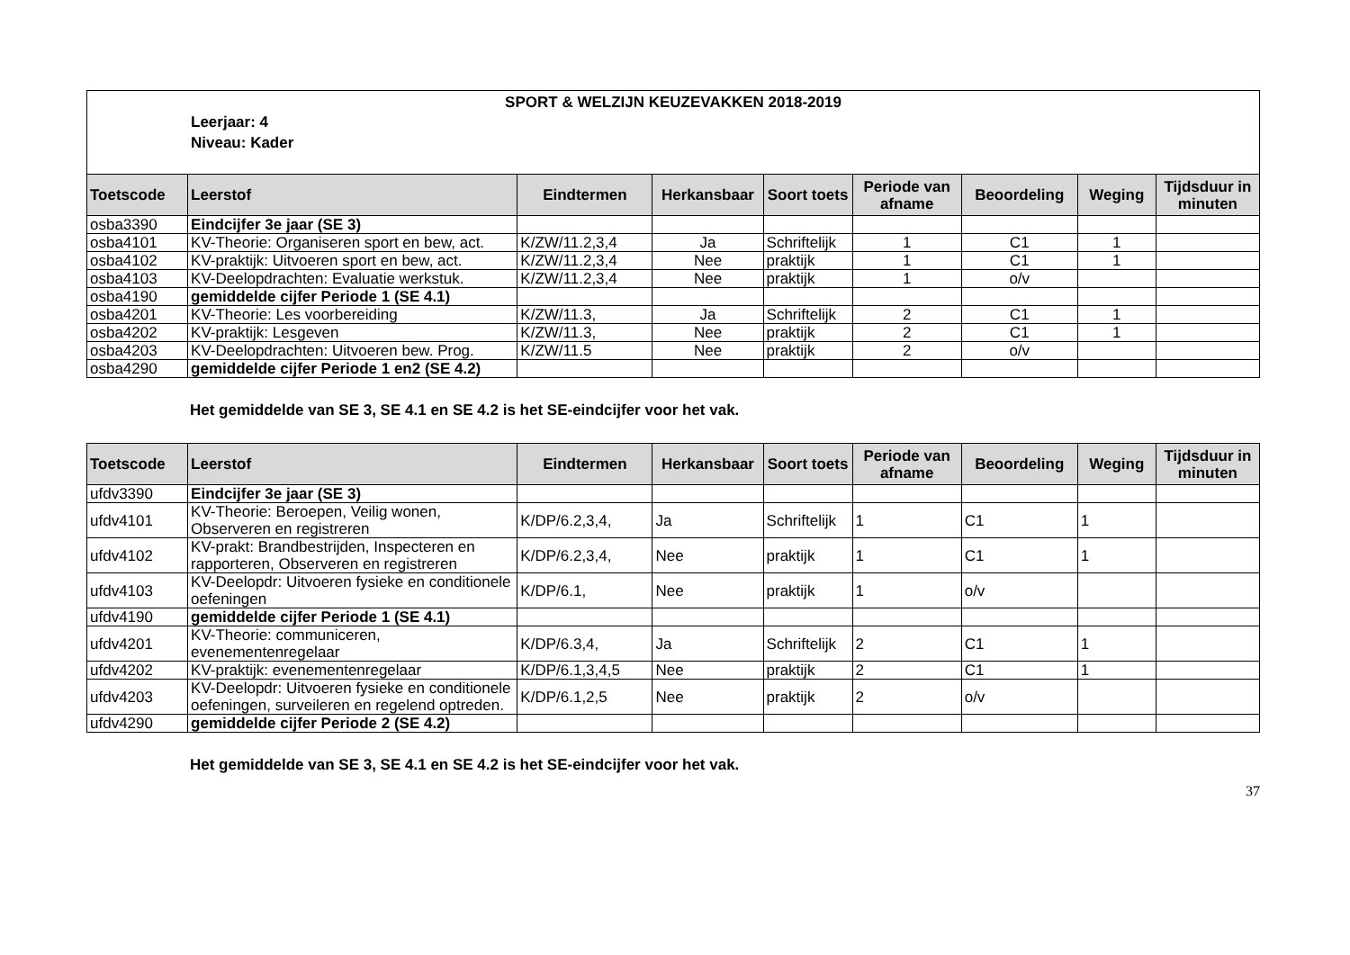SPORT & WELZIJN KEUZEVAKKEN 2018-2019
Leerjaar: 4
Niveau: Kader
| Toetscode | Leerstof | Eindtermen | Herkansbaar | Soort toets | Periode van afname | Beoordeling | Weging | Tijdsduur in minuten |
| --- | --- | --- | --- | --- | --- | --- | --- | --- |
| osba3390 | Eindcijfer 3e jaar (SE 3) | | | | | | | |
| osba4101 | KV-Theorie: Organiseren sport en bew, act. | K/ZW/11.2,3,4 | Ja | Schriftelijk | 1 | C1 | 1 | |
| osba4102 | KV-praktijk: Uitvoeren sport en bew, act. | K/ZW/11.2,3,4 | Nee | praktijk | 1 | C1 | 1 | |
| osba4103 | KV-Deelopdrachten: Evaluatie werkstuk. | K/ZW/11.2,3,4 | Nee | praktijk | 1 | o/v | | |
| osba4190 | gemiddelde cijfer Periode 1 (SE 4.1) | | | | | | | |
| osba4201 | KV-Theorie: Les voorbereiding | K/ZW/11.3, | Ja | Schriftelijk | 2 | C1 | 1 | |
| osba4202 | KV-praktijk: Lesgeven | K/ZW/11.3, | Nee | praktijk | 2 | C1 | 1 | |
| osba4203 | KV-Deelopdrachten: Uitvoeren bew. Prog. | K/ZW/11.5 | Nee | praktijk | 2 | o/v | | |
| osba4290 | gemiddelde cijfer Periode 1 en2 (SE 4.2) | | | | | | | |
Het gemiddelde van SE 3, SE 4.1 en SE 4.2 is het SE-eindcijfer voor het vak.
| Toetscode | Leerstof | Eindtermen | Herkansbaar | Soort toets | Periode van afname | Beoordeling | Weging | Tijdsduur in minuten |
| --- | --- | --- | --- | --- | --- | --- | --- | --- |
| ufdv3390 | Eindcijfer 3e jaar (SE 3) | | | | | | | |
| ufdv4101 | KV-Theorie: Beroepen, Veilig wonen, Observeren en registreren | K/DP/6.2,3,4, | Ja | Schriftelijk | 1 | C1 | 1 | |
| ufdv4102 | KV-prakt: Brandbestrijden, Inspecteren en rapporteren, Observeren en registreren | K/DP/6.2,3,4, | Nee | praktijk | 1 | C1 | 1 | |
| ufdv4103 | KV-Deelopdr: Uitvoeren fysieke en conditionele oefeningen | K/DP/6.1, | Nee | praktijk | 1 | o/v | | |
| ufdv4190 | gemiddelde cijfer Periode 1 (SE 4.1) | | | | | | | |
| ufdv4201 | KV-Theorie: communiceren, evenementenregelaar | K/DP/6.3,4, | Ja | Schriftelijk | 2 | C1 | 1 | |
| ufdv4202 | KV-praktijk: evenementenregelaar | K/DP/6.1,3,4,5 | Nee | praktijk | 2 | C1 | 1 | |
| ufdv4203 | KV-Deelopdr: Uitvoeren fysieke en conditionele oefeningen, surveileren en regelend optreden. | K/DP/6.1,2,5 | Nee | praktijk | 2 | o/v | | |
| ufdv4290 | gemiddelde cijfer Periode 2 (SE 4.2) | | | | | | | |
Het gemiddelde van SE 3, SE 4.1 en SE 4.2 is het SE-eindcijfer voor het vak.
37